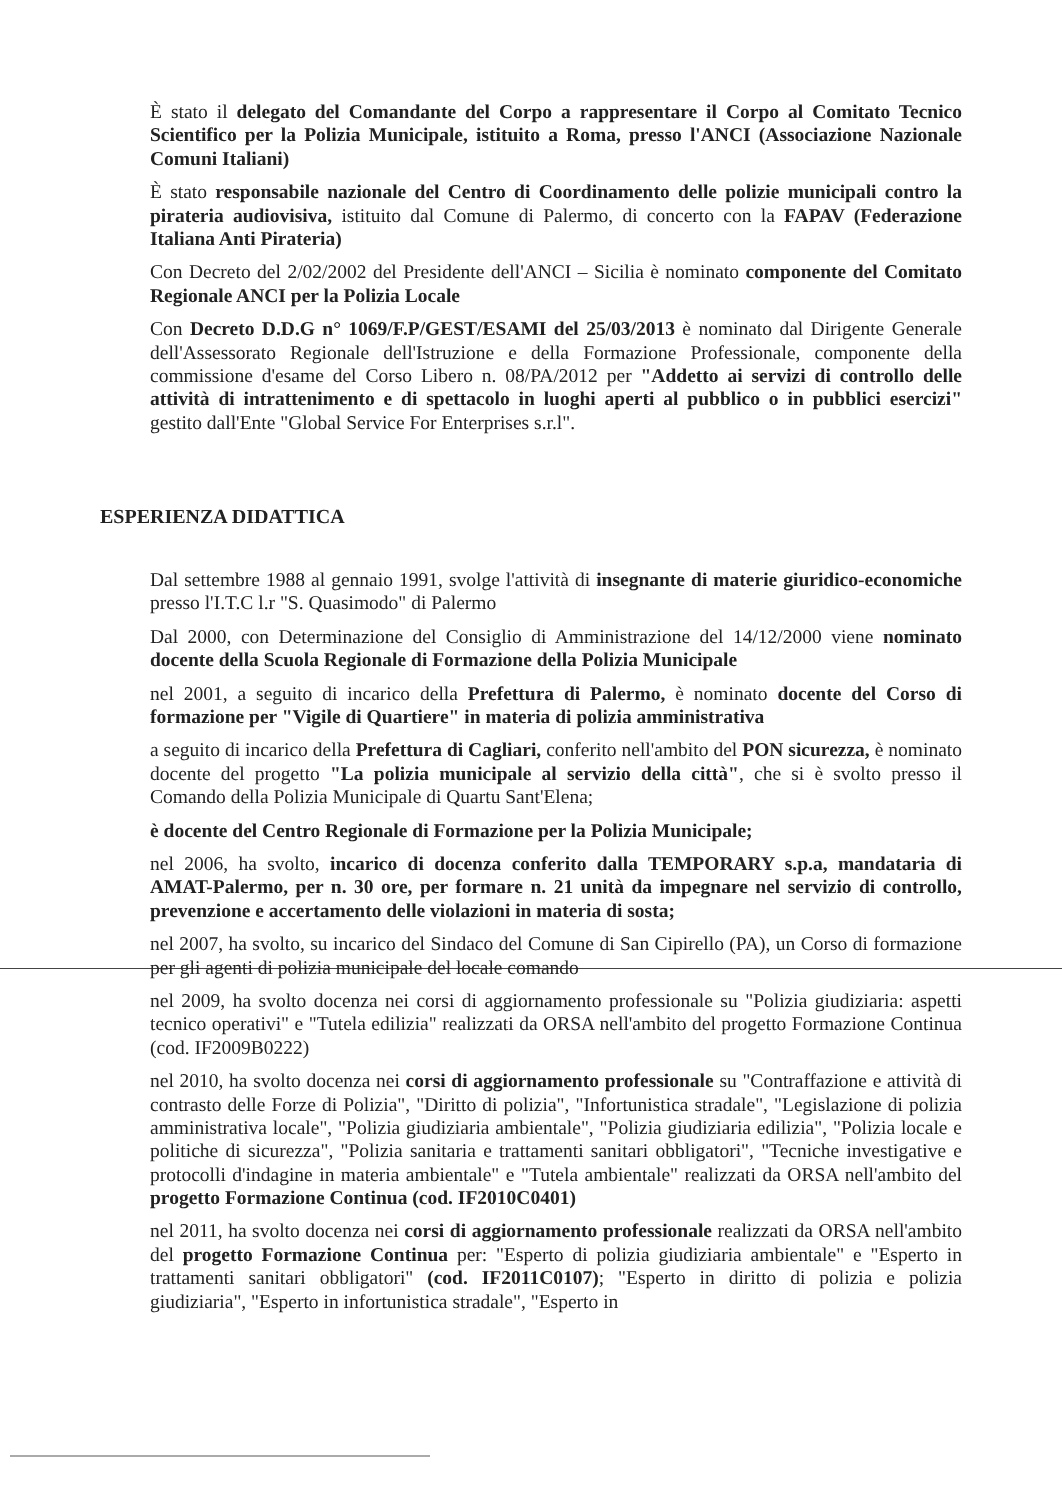È stato il delegato del Comandante del Corpo a rappresentare il Corpo al Comitato Tecnico Scientifico per la Polizia Municipale, istituito a Roma, presso l'ANCI (Associazione Nazionale Comuni Italiani)
È stato responsabile nazionale del Centro di Coordinamento delle polizie municipali contro la pirateria audiovisiva, istituito dal Comune di Palermo, di concerto con la FAPAV (Federazione Italiana Anti Pirateria)
Con Decreto del 2/02/2002 del Presidente dell'ANCI – Sicilia è nominato componente del Comitato Regionale ANCI per la Polizia Locale
Con Decreto D.D.G n° 1069/F.P/GEST/ESAMI del 25/03/2013 è nominato dal Dirigente Generale dell'Assessorato Regionale dell'Istruzione e della Formazione Professionale, componente della commissione d'esame del Corso Libero n. 08/PA/2012 per "Addetto ai servizi di controllo delle attività di intrattenimento e di spettacolo in luoghi aperti al pubblico o in pubblici esercizi" gestito dall'Ente "Global Service For Enterprises s.r.l".
ESPERIENZA DIDATTICA
Dal settembre 1988 al gennaio 1991, svolge l'attività di insegnante di materie giuridico-economiche presso l'I.T.C l.r "S. Quasimodo" di Palermo
Dal 2000, con Determinazione del Consiglio di Amministrazione del 14/12/2000 viene nominato docente della Scuola Regionale di Formazione della Polizia Municipale
nel 2001, a seguito di incarico della Prefettura di Palermo, è nominato docente del Corso di formazione per "Vigile di Quartiere" in materia di polizia amministrativa
a seguito di incarico della Prefettura di Cagliari, conferito nell'ambito del PON sicurezza, è nominato docente del progetto "La polizia municipale al servizio della città", che si è svolto presso il Comando della Polizia Municipale di Quartu Sant'Elena;
è docente del Centro Regionale di Formazione per la Polizia Municipale;
nel 2006, ha svolto, incarico di docenza conferito dalla TEMPORARY s.p.a, mandataria di AMAT-Palermo, per n. 30 ore, per formare n. 21 unità da impegnare nel servizio di controllo, prevenzione e accertamento delle violazioni in materia di sosta;
nel 2007, ha svolto, su incarico del Sindaco del Comune di San Cipirello (PA), un Corso di formazione per gli agenti di polizia municipale del locale comando
nel 2009, ha svolto docenza nei corsi di aggiornamento professionale su "Polizia giudiziaria: aspetti tecnico operativi" e "Tutela edilizia" realizzati da ORSA nell'ambito del progetto Formazione Continua (cod. IF2009B0222)
nel 2010, ha svolto docenza nei corsi di aggiornamento professionale su "Contraffazione e attività di contrasto delle Forze di Polizia", "Diritto di polizia", "Infortunistica stradale", "Legislazione di polizia amministrativa locale", "Polizia giudiziaria ambientale", "Polizia giudiziaria edilizia", "Polizia locale e politiche di sicurezza", "Polizia sanitaria e trattamenti sanitari obbligatori", "Tecniche investigative e protocolli d'indagine in materia ambientale" e "Tutela ambientale" realizzati da ORSA nell'ambito del progetto Formazione Continua (cod. IF2010C0401)
nel 2011, ha svolto docenza nei corsi di aggiornamento professionale realizzati da ORSA nell'ambito del progetto Formazione Continua per: "Esperto di polizia giudiziaria ambientale" e "Esperto in trattamenti sanitari obbligatori" (cod. IF2011C0107); "Esperto in diritto di polizia e polizia giudiziaria", "Esperto in infortunistica stradale", "Esperto in